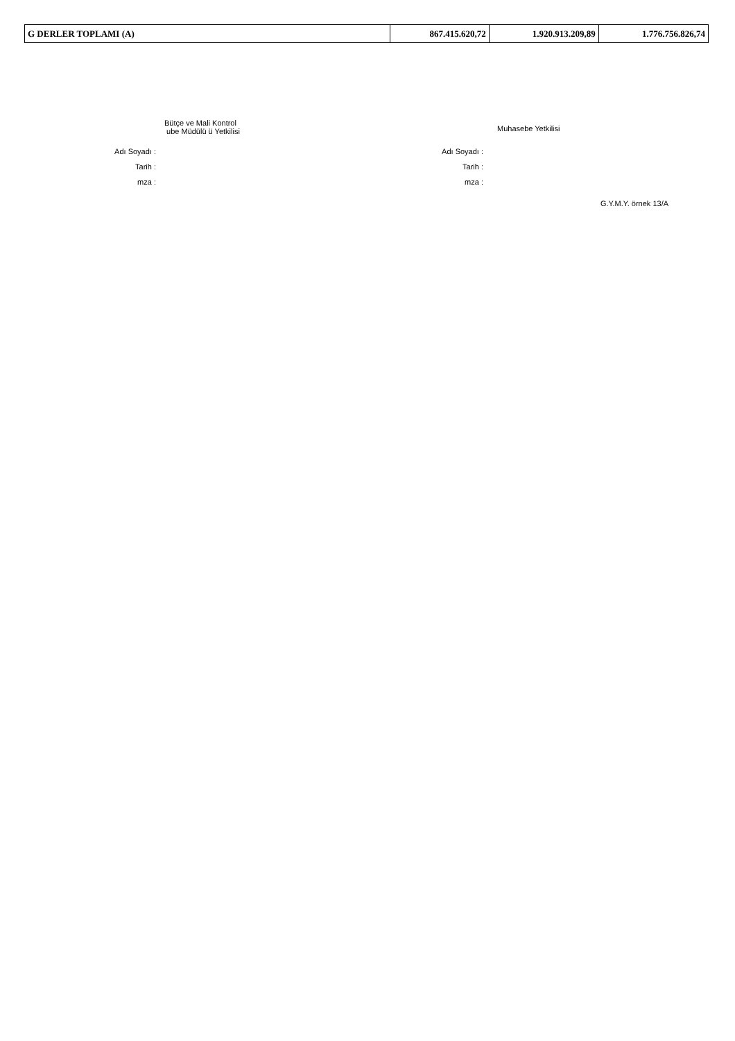| G DERLER TOPLAMI (A) | 867.415.620,72 | 1.920.913.209,89 | 1.776.756.826,74 |
Adı Soyadı :
Tarih :
mza :
Bütçe ve Mali Kontrol
ube Müdülü ü Yetkilisi
Adı Soyadı :
Tarih :
mza :
Muhasebe Yetkilisi
G.Y.M.Y. örnek 13/A